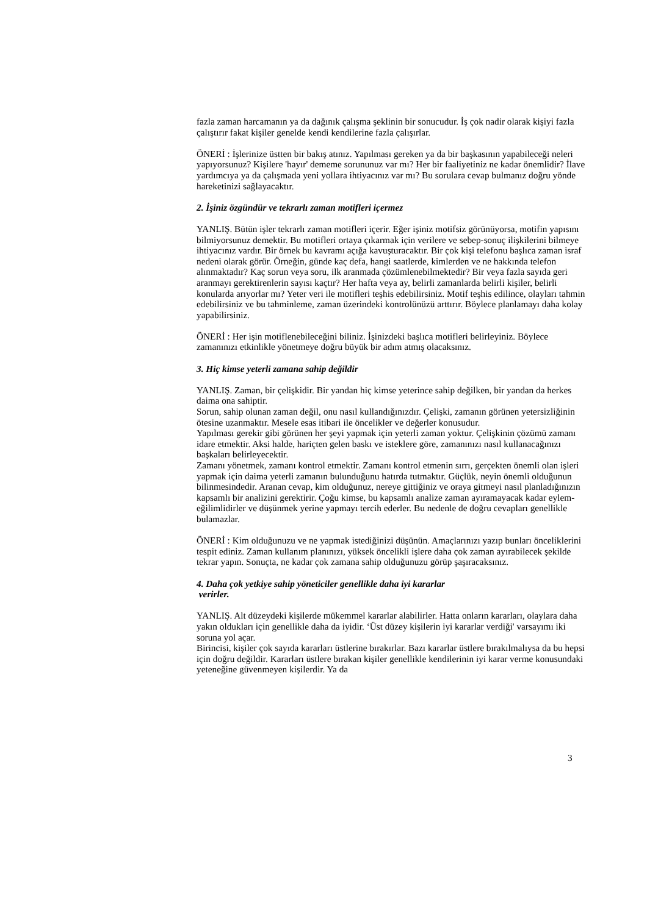fazla zaman harcamanın ya da dağınık çalışma şeklinin bir sonucudur. İş çok nadir olarak kişiyi fazla çalıştırır fakat kişiler genelde kendi kendilerine fazla çalışırlar.
ÖNERİ : İşlerinize üstten bir bakış atınız. Yapılması gereken ya da bir başkasının yapabileceği neleri yapıyorsunuz? Kişilere 'hayır' dememe sorununuz var mı? Her bir faaliyetiniz ne kadar önemlidir? İlave yardımcıya ya da çalışmada yeni yollara ihtiyacınız var mı? Bu sorulara cevap bulmanız doğru yönde hareketinizi sağlayacaktır.
2. İşiniz özgündür ve tekrarlı zaman motifleri içermez
YANLIŞ. Bütün işler tekrarlı zaman motifleri içerir. Eğer işiniz motifsiz görünüyorsa, motifin yapısını bilmiyorsunuz demektir. Bu motifleri ortaya çıkarmak için verilere ve sebep-sonuç ilişkilerini bilmeye ihtiyacınız vardır. Bir örnek bu kavramı açığa kavuşturacaktır. Bir çok kişi telefonu başlıca zaman israf nedeni olarak görür. Örneğin, günde kaç defa, hangi saatlerde, kimlerden ve ne hakkında telefon alınmaktadır? Kaç sorun veya soru, ilk aranmada çözümlenebilmektedir? Bir veya fazla sayıda geri aranmayı gerektirenlerin sayısı kaçtır? Her hafta veya ay, belirli zamanlarda belirli kişiler, belirli konularda arıyorlar mı? Yeter veri ile motifleri teşhis edebilirsiniz. Motif teşhis edilince, olayları tahmin edebilirsiniz ve bu tahminleme, zaman üzerindeki kontrolünüzü arttırır. Böylece planlamayı daha kolay yapabilirsiniz.
ÖNERİ : Her işin motiflenebileceğini biliniz. İşinizdeki başlıca motifleri belirleyiniz. Böylece zamanınızı etkinlikle yönetmeye doğru büyük bir adım atmış olacaksınız.
3. Hiç kimse yeterli zamana sahip değildir
YANLIŞ. Zaman, bir çelişkidir. Bir yandan hiç kimse yeterince sahip değilken, bir yandan da herkes daima ona sahiptir.
Sorun, sahip olunan zaman değil, onu nasıl kullandığınızdır. Çelişki, zamanın görünen yetersizliğinin ötesine uzanmaktır. Mesele esas itibari ile öncelikler ve değerler konusudur.
Yapılması gerekir gibi görünen her şeyi yapmak için yeterli zaman yoktur. Çelişkinin çözümü zamanı idare etmektir. Aksi halde, hariçten gelen baskı ve isteklere göre, zamanınızı nasıl kullanacağınızı başkaları belirleyecektir.
Zamanı yönetmek, zamanı kontrol etmektir. Zamanı kontrol etmenin sırrı, gerçekten önemli olan işleri yapmak için daima yeterli zamanın bulunduğunu hatırda tutmaktır. Güçlük, neyin önemli olduğunun bilinmesindedir. Aranan cevap, kim olduğunuz, nereye gittiğiniz ve oraya gitmeyi nasıl planladığınızın kapsamlı bir analizini gerektirir. Çoğu kimse, bu kapsamlı analize zaman ayıramayacak kadar eylem- eğilimlidirler ve düşünmek yerine yapmayı tercih ederler. Bu nedenle de doğru cevapları genellikle bulamazlar.
ÖNERİ : Kim olduğunuzu ve ne yapmak istediğinizi düşünün. Amaçlarınızı yazıp bunları önceliklerini tespit ediniz. Zaman kullanım planınızı, yüksek öncelikli işlere daha çok zaman ayırabilecek şekilde tekrar yapın. Sonuçta, ne kadar çok zamana sahip olduğunuzu görüp şaşıracaksınız.
4. Daha çok yetkiye sahip yöneticiler genellikle daha iyi kararlar
verirler.
YANLIŞ. Alt düzeydeki kişilerde mükemmel kararlar alabilirler. Hatta onların kararları, olaylara daha yakın oldukları için genellikle daha da iyidir. ‘Üst düzey kişilerin iyi kararlar verdiği' varsayımı iki soruna yol açar.
Birincisi, kişiler çok sayıda kararları üstlerine bırakırlar. Bazı kararlar üstlere bırakılmalıysa da bu hepsi için doğru değildir. Kararları üstlere bırakan kişiler genellikle kendilerinin iyi karar verme konusundaki yeteneğine güvenmeyen kişilerdir. Ya da
3